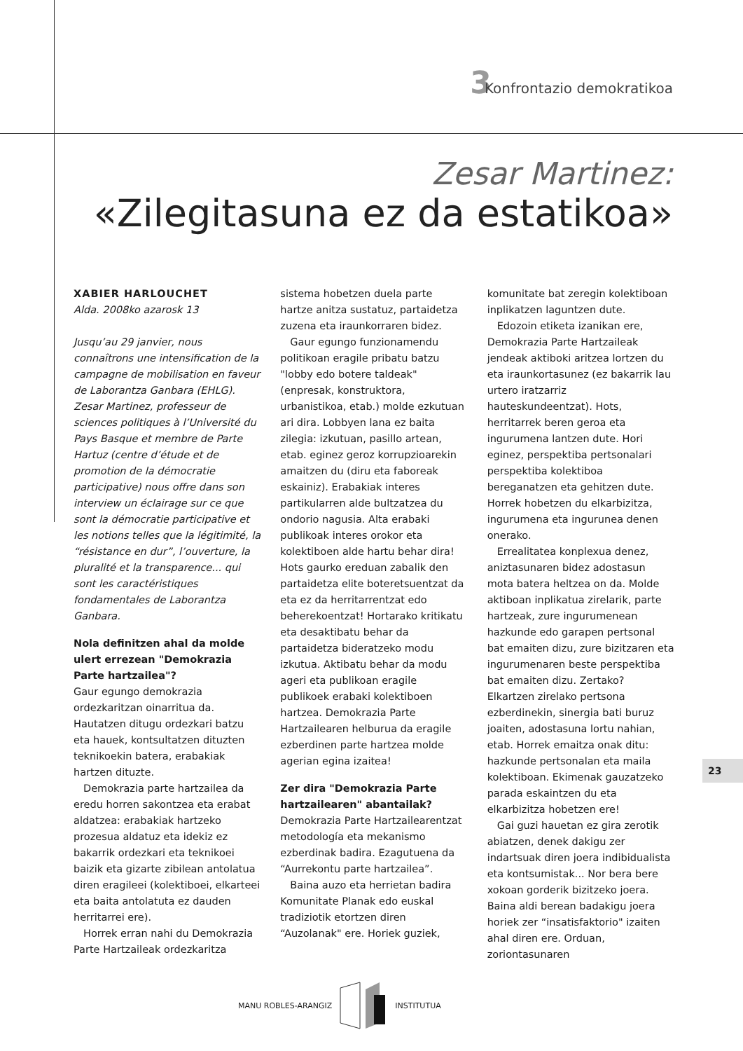3 Konfrontazio demokratikoa
Zesar Martinez:
«Zilegitasuna ez da estatikoa»
XABIER HARLOUCHET
Alda. 2008ko azarosk 13
Jusqu’au 29 janvier, nous connaîtrons une intensification de la campagne de mobilisation en faveur de Laborantza Ganbara (EHLG). Zesar Martinez, professeur de sciences politiques à l’Université du Pays Basque et membre de Parte Hartuz (centre d’étude et de promotion de la démocratie participative) nous offre dans son interview un éclairage sur ce que sont la démocratie participative et les notions telles que la légitimité, la “résistance en dur”, l’ouverture, la pluralité et la transparence... qui sont les caractéristiques fondamentales de Laborantza Ganbara.
Nola definitzen ahal da molde ulert errezean "Demokrazia Parte hartzailea"?
Gaur egungo demokrazia ordezkaritzan oinarritua da. Hautatzen ditugu ordezkari batzu eta hauek, kontsultatzen dituzten teknikoekin batera, erabakiak hartzen dituzte.
Demokrazia parte hartzailea da eredu horren sakontzea eta erabat aldatzea: erabakiak hartzeko prozesua aldatuz eta idekiz ez bakarrik ordezkari eta teknikoei baizik eta gizarte zibilean antolatua diren eragileei (kolektiboei, elkarteei eta baita antolatuta ez dauden herritarrei ere).
Horrek erran nahi du Demokrazia Parte Hartzaileak ordezkaritza sistema hobetzen duela parte hartze anitza sustatuz, partaidetza zuzena eta iraunkorraren bidez.
Gaur egungo funzionamendu politikoan eragile pribatu batzu "lobby edo botere taldeak" (enpresak, konstruktora, urbanistikoa, etab.) molde ezkutuan ari dira. Lobbyen lana ez baita zilegia: izkutuan, pasillo artean, etab. eginez geroz korrupzioarekin amaitzen du (diru eta faboreak eskainiz). Erabakiak interes partikularren alde bultzatzea du ondorio nagusia. Alta erabaki publikoak interes orokor eta kolektiboen alde hartu behar dira! Hots gaurko ereduan zabalik den partaidetza elite boteretsuentzat da eta ez da herritarrentzat edo beherekoentzat! Hortarako kritikatu eta desaktibatu behar da partaidetza bideratzeko modu izkutua. Aktibatu behar da modu ageri eta publikoan eragile publikoek erabaki kolektiboen hartzea. Demokrazia Parte Hartzailearen helburua da eragile ezberdinen parte hartzea molde agerian egina izaitea!
Zer dira "Demokrazia Parte hartzailearen" abantailak?
Demokrazia Parte Hartzailearentzat metodología eta mekanismo ezberdinak badira. Ezagutuena da “Aurrekontu parte hartzailea”.
Baina auzo eta herrietan badira Komunitate Planak edo euskal tradiziotik etortzen diren “Auzolanak" ere. Horiek guziek, komunitate bat zeregin kolektiboan inplikatzen laguntzen dute.
Edozoin etiketa izanikan ere, Demokrazia Parte Hartzaileak jendeak aktiboki aritzea lortzen du eta iraunkortasunez (ez bakarrik lau urtero iratzarriz hauteskundeentzat). Hots, herritarrek beren geroa eta ingurumena lantzen dute. Hori eginez, perspektiba pertsonalari perspektiba kolektiboa bereganatzen eta gehitzen dute. Horrek hobetzen du elkarbizitza, ingurumena eta ingurunea denen onerako.
Errealitatea konplexua denez, aniztasunaren bidez adostasun mota batera heltzea on da. Molde aktiboan inplikatua zirelarik, parte hartzeak, zure ingurumenean hazkunde edo garapen pertsonal bat emaiten dizu, zure bizitzaren eta ingurumenaren beste perspektiba bat emaiten dizu. Zertako? Elkartzen zirelako pertsona ezberdinekin, sinergia bati buruz joaiten, adostasuna lortu nahian, etab. Horrek emaitza onak ditu: hazkunde pertsonalan eta maila kolektiboan. Ekimenak gauzatzeko parada eskaintzen du eta elkarbizitza hobetzen ere!
Gai guzi hauetan ez gira zerotik abiatzen, denek dakigu zer indartsuak diren joera indibidualista eta kontsumistak... Nor bera bere xokoan gorderik bizitzeko joera. Baina aldi berean badakigu joera horiek zer “insatisfaktorio" izaiten ahal diren ere. Orduan, zoriontasunaren
23
MANU ROBLES-ARANGIZ INSTITUTUA